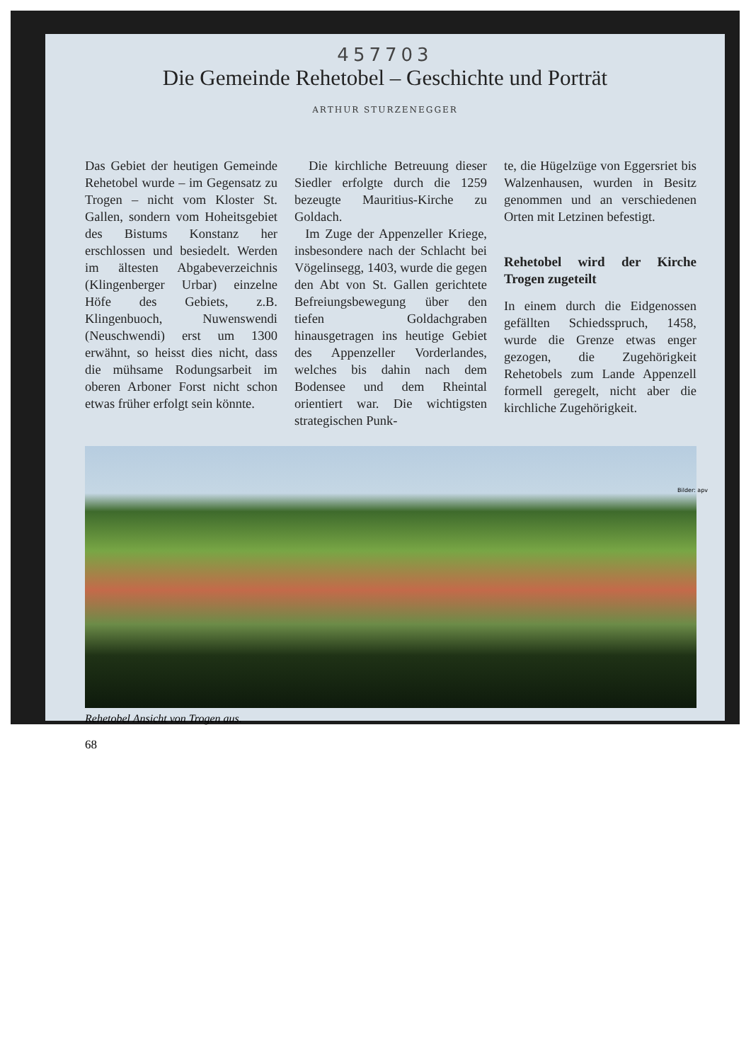457703
Die Gemeinde Rehetobel – Geschichte und Porträt
ARTHUR STURZENEGGER
Das Gebiet der heutigen Gemeinde Rehetobel wurde – im Gegensatz zu Trogen – nicht vom Kloster St. Gallen, sondern vom Hoheitsgebiet des Bistums Konstanz her erschlossen und besiedelt. Werden im ältesten Abgabeverzeichnis (Klingenberger Urbar) einzelne Höfe des Gebiets, z.B. Klingenbuoch, Nuwenswendi (Neuschwendi) erst um 1300 erwähnt, so heisst dies nicht, dass die mühsame Rodungsarbeit im oberen Arboner Forst nicht schon etwas früher erfolgt sein könnte.
Die kirchliche Betreuung dieser Siedler erfolgte durch die 1259 bezeugte Mauritius-Kirche zu Goldach.
Im Zuge der Appenzeller Kriege, insbesondere nach der Schlacht bei Vögelinsegg, 1403, wurde die gegen den Abt von St. Gallen gerichtete Befreiungsbewegung über den tiefen Goldachgraben hinausgetragen ins heutige Gebiet des Appenzeller Vorderlandes, welches bis dahin nach dem Bodensee und dem Rheintal orientiert war. Die wichtigsten strategischen Punk-
te, die Hügelzüge von Eggersriet bis Walzenhausen, wurden in Besitz genommen und an verschiedenen Orten mit Letzinen befestigt.
Rehetobel wird der Kirche Trogen zugeteilt
In einem durch die Eidgenossen gefällten Schiedsspruch, 1458, wurde die Grenze etwas enger gezogen, die Zugehörigkeit Rehetobels zum Lande Appenzell formell geregelt, nicht aber die kirchliche Zugehörigkeit.
Bilder: apv
Rehetobel Ansicht von Trogen aus.
68